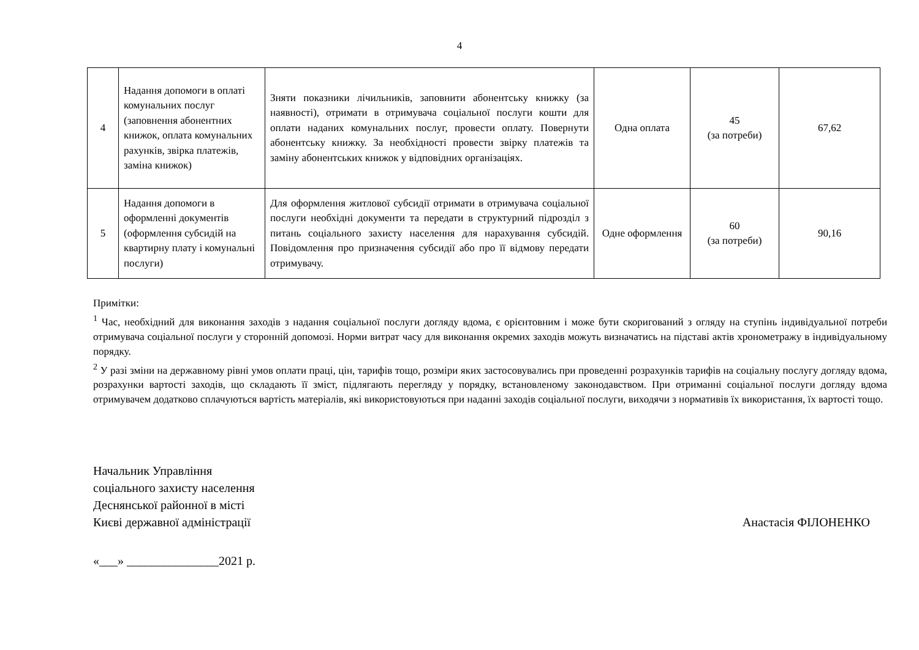4
| 4 | Надання допомоги в оплаті комунальних послуг (заповнення абонентних книжок, оплата комунальних рахунків, звірка платежів, заміна книжок) | Зняти показники лічильників, заповнити абонентську книжку (за наявності), отримати в отримувача соціальної послуги кошти для оплати наданих комунальних послуг, провести оплату. Повернути абонентську книжку. За необхідності провести звірку платежів та заміну абонентських книжок у відповідних організаціях. | Одна оплата | 45 (за потреби) | 67,62 |
| 5 | Надання допомоги в оформленні документів (оформлення субсидій на квартирну плату і комунальні послуги) | Для оформлення житлової субсидії отримати в отримувача соціальної послуги необхідні документи та передати в структурний підрозділ з питань соціального захисту населення для нарахування субсидій. Повідомлення про призначення субсидії або про її відмову передати отримувачу. | Одне оформлення | 60 (за потреби) | 90,16 |
Примітки:
<sup>1</sup> Час, необхідний для виконання заходів з надання соціальної послуги догляду вдома, є орієнтовним і може бути скоригований з огляду на ступінь індивідуальної потреби отримувача соціальної послуги у сторонній допомозі. Норми витрат часу для виконання окремих заходів можуть визначатись на підставі актів хронометражу в індивідуальному порядку.
<sup>2</sup> У разі зміни на державному рівні умов оплати праці, цін, тарифів тощо, розміри яких застосовувались при проведенні розрахунків тарифів на соціальну послугу догляду вдома, розрахунки вартості заходів, що складають її зміст, підлягають перегляду у порядку, встановленому законодавством. При отриманні соціальної послуги догляду вдома отримувачем додатково сплачуються вартість матеріалів, які використовуються при наданні заходів соціальної послуги, виходячи з нормативів їх використання, їх вартості тощо.
Начальник Управління
соціального захисту населення
Деснянської районної в місті
Києві державної адміністрації
Анастасія ФІЛОНЕНКО
«___» _______________2021 р.